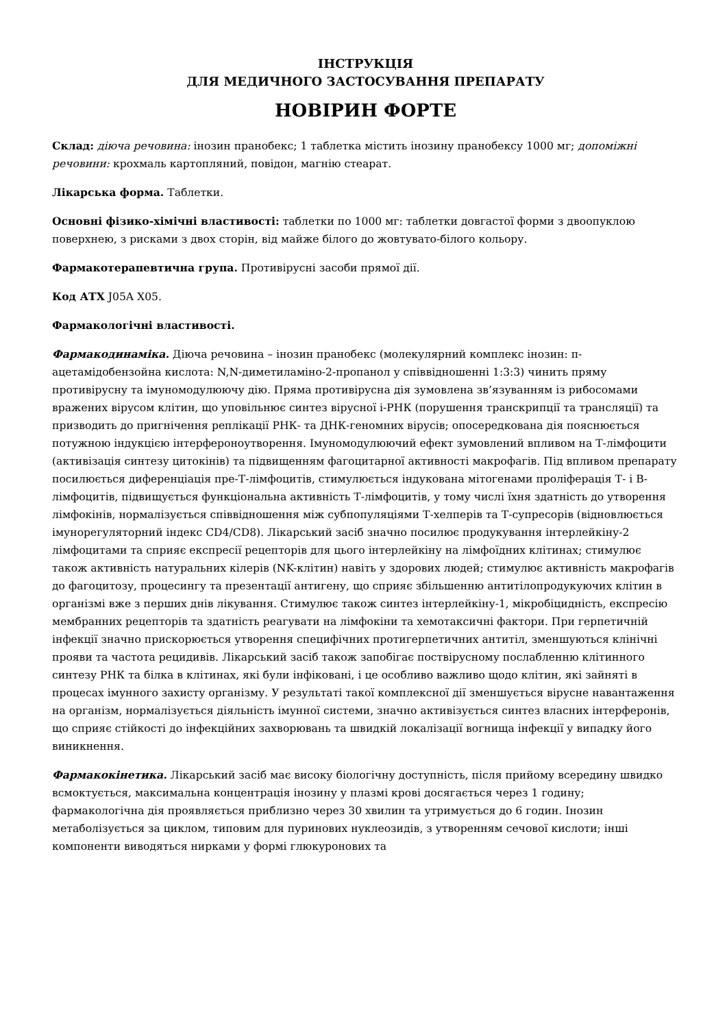ІНСТРУКЦІЯ
ДЛЯ МЕДИЧНОГО ЗАСТОСУВАННЯ ПРЕПАРАТУ
НОВІРИН ФОРТЕ
Склад: діюча речовина: інозин пранобекс; 1 таблетка містить інозину пранобексу 1000 мг; допоміжні речовини: крохмаль картопляний, повідон, магнію стеарат.
Лікарська форма. Таблетки.
Основні фізико-хімічні властивості: таблетки по 1000 мг: таблетки довгастої форми з двоопуклою поверхнею, з рисками з двох сторін, від майже білого до жовтувато-білого кольору.
Фармакотерапевтична група. Противірусні засоби прямої дії.
Код АТХ J05A X05.
Фармакологічні властивості.
Фармакодинаміка. Діюча речовина – інозин пранобекс (молекулярний комплекс інозин: п-ацетамідобензойна кислота: N,N-диметиламіно-2-пропанол у співвідношенні 1:3:3) чинить пряму противірусну та імуномодулюючу дію. Пряма противірусна дія зумовлена зв’язуванням із рибосомами вражених вірусом клітин, що уповільнює синтез вірусної і-РНК (порушення транскрипції та трансляції) та призводить до пригнічення реплікації РНК- та ДНК-геномних вірусів; опосередкована дія пояснюється потужною індукцією інтерфероноутворення. Імуномодулюючий ефект зумовлений впливом на Т-лімфоцити (активізація синтезу цитокінів) та підвищенням фагоцитарної активності макрофагів. Під впливом препарату посилюється диференціація пре-Т-лімфоцитів, стимулюється індукована мітогенами проліферація Т- і В-лімфоцитів, підвищується функціональна активність Т-лімфоцитів, у тому числі їхня здатність до утворення лімфокінів, нормалізується співвідношення між субпопуляціями Т-хелперів та Т-супресорів (відновлюється імунорегуляторний індекс CD4/CD8). Лікарський засіб значно посилює продукування інтерлейкіну-2 лімфоцитами та сприяє експресії рецепторів для цього інтерлейкіну на лімфоїдних клітинах; стимулює також активність натуральних кілерів (NK-клітин) навіть у здорових людей; стимулює активність макрофагів до фагоцитозу, процесингу та презентації антигену, що сприяє збільшенню антитілопродукуючих клітин в організмі вже з перших днів лікування. Стимулює також синтез інтерлейкіну-1, мікробіцидність, експресію мембранних рецепторів та здатність реагувати на лімфокіни та хемотаксичні фактори. При герпетичній інфекції значно прискорюється утворення специфічних протигерпетичних антитіл, зменшуються клінічні прояви та частота рецидивів. Лікарський засіб також запобігає поствірусному послабленню клітинного синтезу РНК та білка в клітинах, які були інфіковані, і це особливо важливо щодо клітин, які зайняті в процесах імунного захисту організму. У результаті такої комплексної дії зменшується вірусне навантаження на організм, нормалізується діяльність імунної системи, значно активізується синтез власних інтерферонів, що сприяє стійкості до інфекційних захворювань та швидкій локалізації вогнища інфекції у випадку його виникнення.
Фармакокінетика. Лікарський засіб має високу біологічну доступність, після прийому всередину швидко всмоктується, максимальна концентрація інозину у плазмі крові досягається через 1 годину; фармакологічна дія проявляється приблизно через 30 хвилин та утримується до 6 годин. Інозин метаболізується за циклом, типовим для пуринових нуклеозидів, з утворенням сечової кислоти; інші компоненти виводяться нирками у формі глюкуронових та